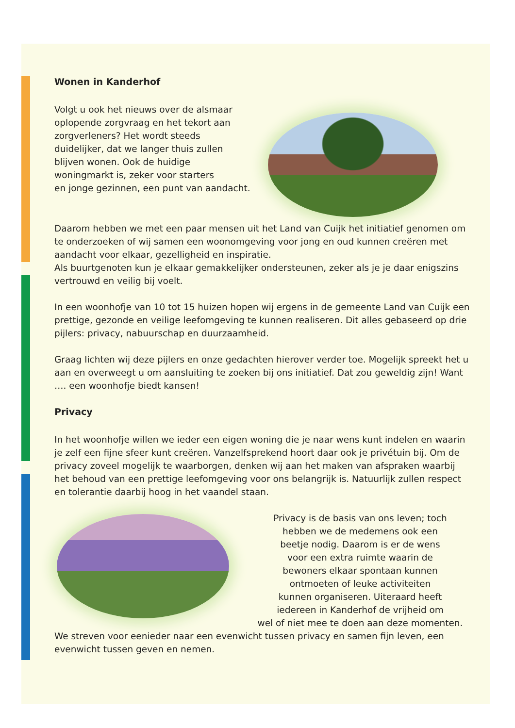Wonen in Kanderhof
Volgt u ook het nieuws over de alsmaar
oplopende zorgvraag en het tekort aan
zorgverleners? Het wordt steeds
duidelijker, dat we langer thuis zullen
blijven wonen. Ook de huidige
woningmarkt is, zeker voor starters
en jonge gezinnen, een punt van aandacht.
Daarom hebben we met een paar mensen uit het Land van Cuijk het initiatief genomen om te onderzoeken of wij samen een woonomgeving voor jong en oud kunnen creëren met aandacht voor elkaar, gezelligheid en inspiratie.
Als buurtgenoten kun je elkaar gemakkelijker ondersteunen, zeker als je je daar enigszins vertrouwd en veilig bij voelt.
In een woonhofje van 10 tot 15 huizen hopen wij ergens in de gemeente Land van Cuijk een prettige, gezonde en veilige leefomgeving te kunnen realiseren. Dit alles gebaseerd op drie pijlers: privacy, nabuurschap en duurzaamheid.
Graag lichten wij deze pijlers en onze gedachten hierover verder toe. Mogelijk spreekt het u aan en overweegt u om aansluiting te zoeken bij ons initiatief. Dat zou geweldig zijn! Want …. een woonhofje biedt kansen!
Privacy
In het woonhofje willen we ieder een eigen woning die je naar wens kunt indelen en waarin je zelf een fijne sfeer kunt creëren. Vanzelfsprekend hoort daar ook je privétuin bij. Om de privacy zoveel mogelijk te waarborgen, denken wij aan het maken van afspraken waarbij het behoud van een prettige leefomgeving voor ons belangrijk is. Natuurlijk zullen respect en tolerantie daarbij hoog in het vaandel staan.
Privacy is de basis van ons leven; toch
hebben we de medemens ook een
beetje nodig. Daarom is er de wens
voor een extra ruimte waarin de
bewoners elkaar spontaan kunnen
ontmoeten of leuke activiteiten
kunnen organiseren. Uiteraard heeft
iedereen in Kanderhof de vrijheid om
wel of niet mee te doen aan deze momenten.
We streven voor eenieder naar een evenwicht tussen privacy en samen fijn leven, een evenwicht tussen geven en nemen.